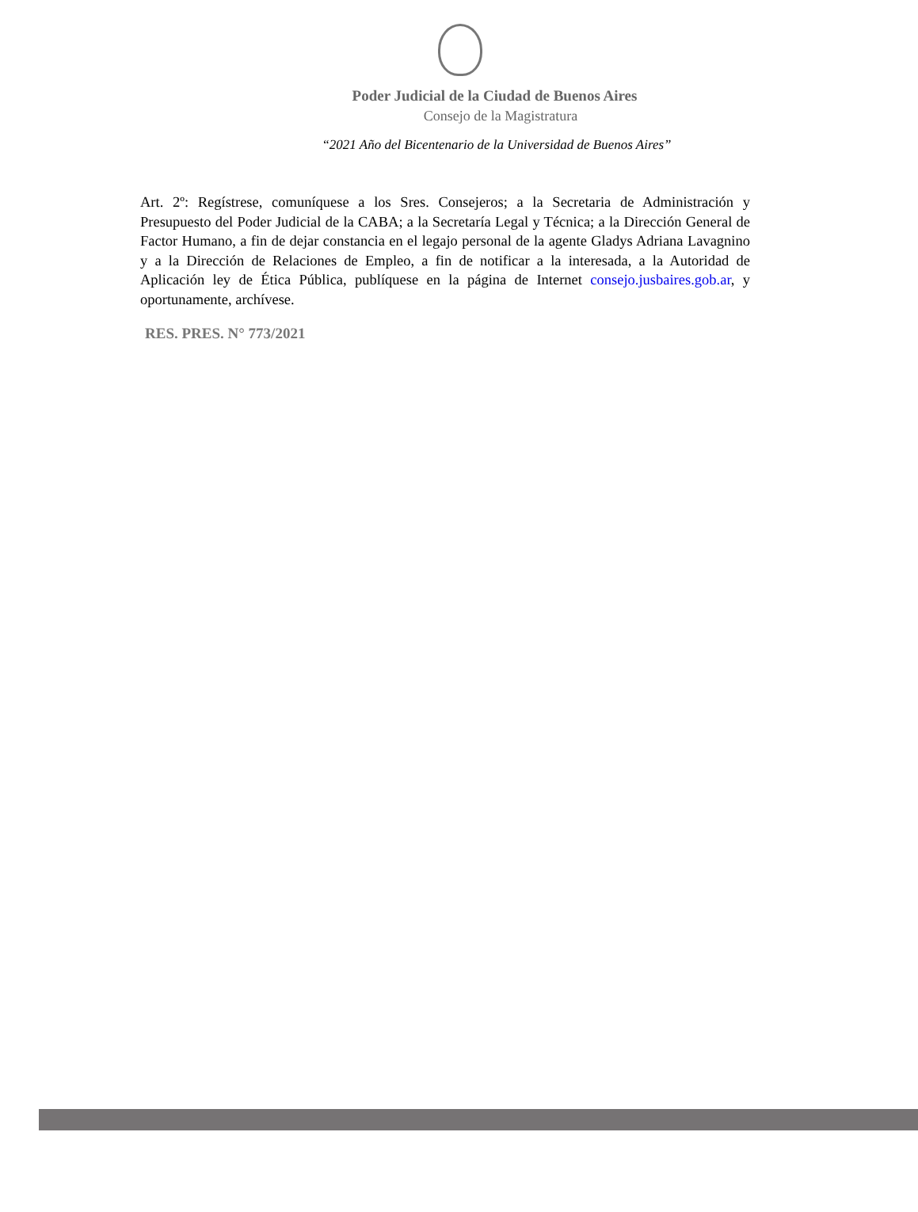Poder Judicial de la Ciudad de Buenos Aires
Consejo de la Magistratura
“2021 Año del Bicentenario de la Universidad de Buenos Aires”
Art. 2º: Regístrese, comuníquese a los Sres. Consejeros; a la Secretaria de Administración y Presupuesto del Poder Judicial de la CABA; a la Secretaría Legal y Técnica; a la Dirección General de Factor Humano, a fin de dejar constancia en el legajo personal de la agente Gladys Adriana Lavagnino y a la Dirección de Relaciones de Empleo, a fin de notificar a la interesada, a la Autoridad de Aplicación ley de Ética Pública, publíquese en la página de Internet consejo.jusbaires.gob.ar, y oportunamente, archívese.
RES. PRES. N° 773/2021